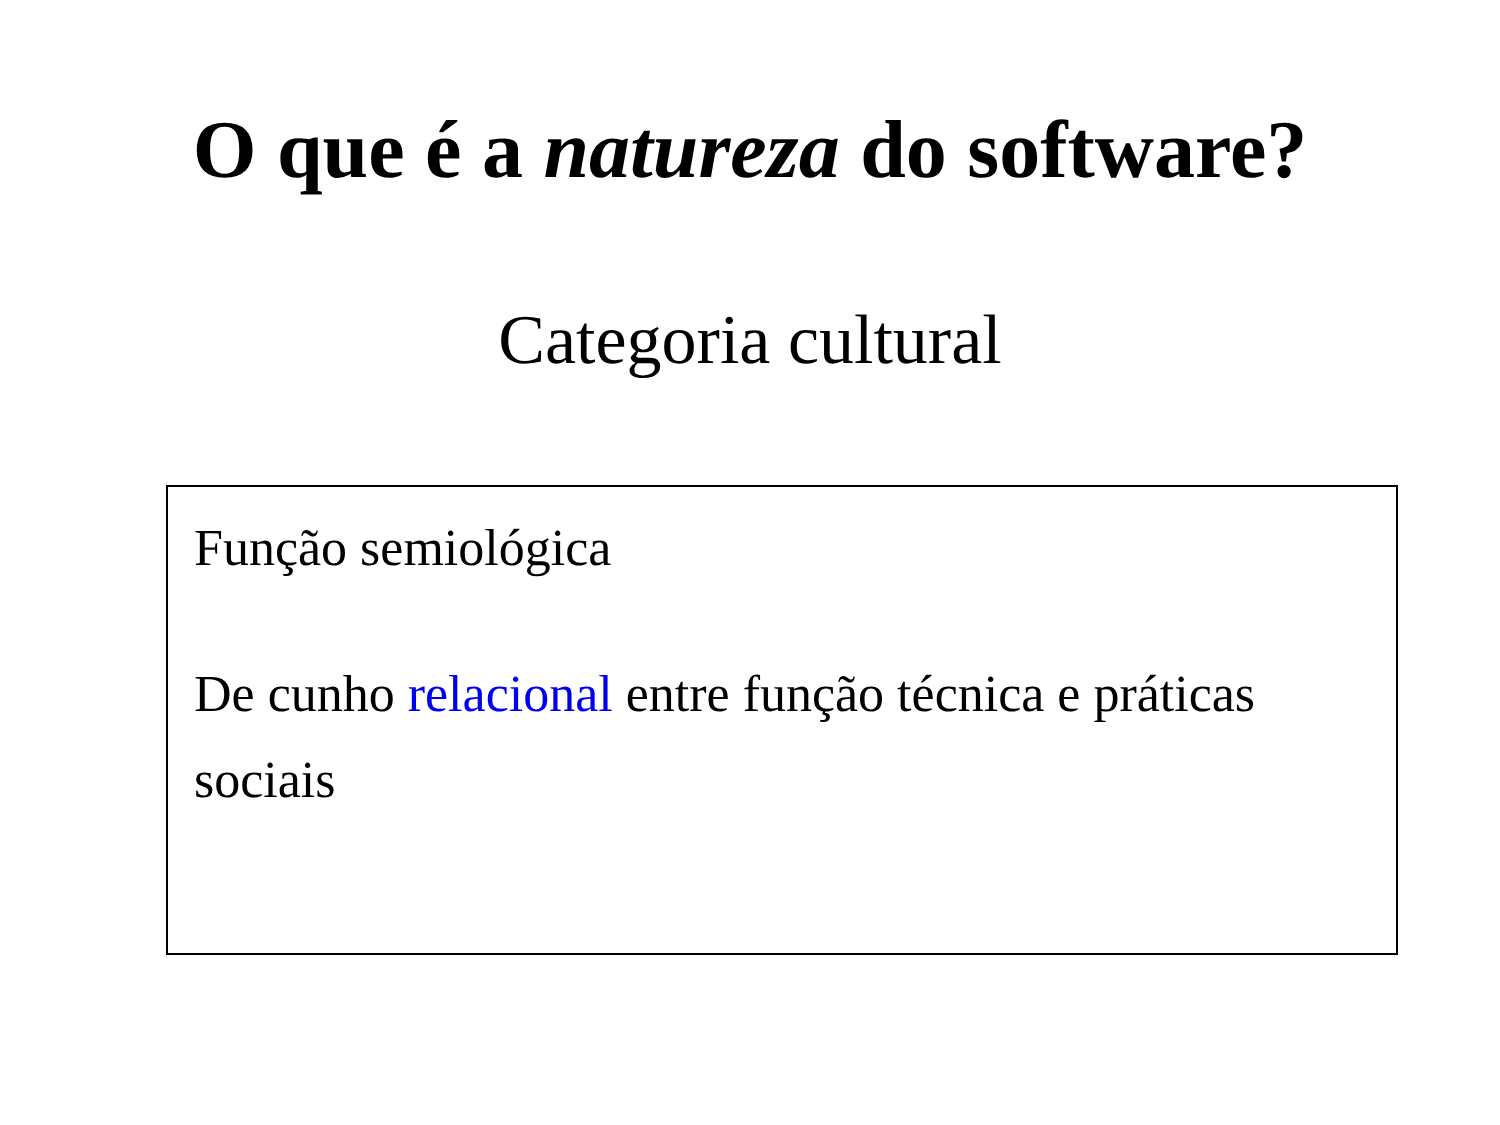O que é a natureza do software?
Categoria cultural
Função semiológica
De cunho relacional entre função técnica e práticas sociais